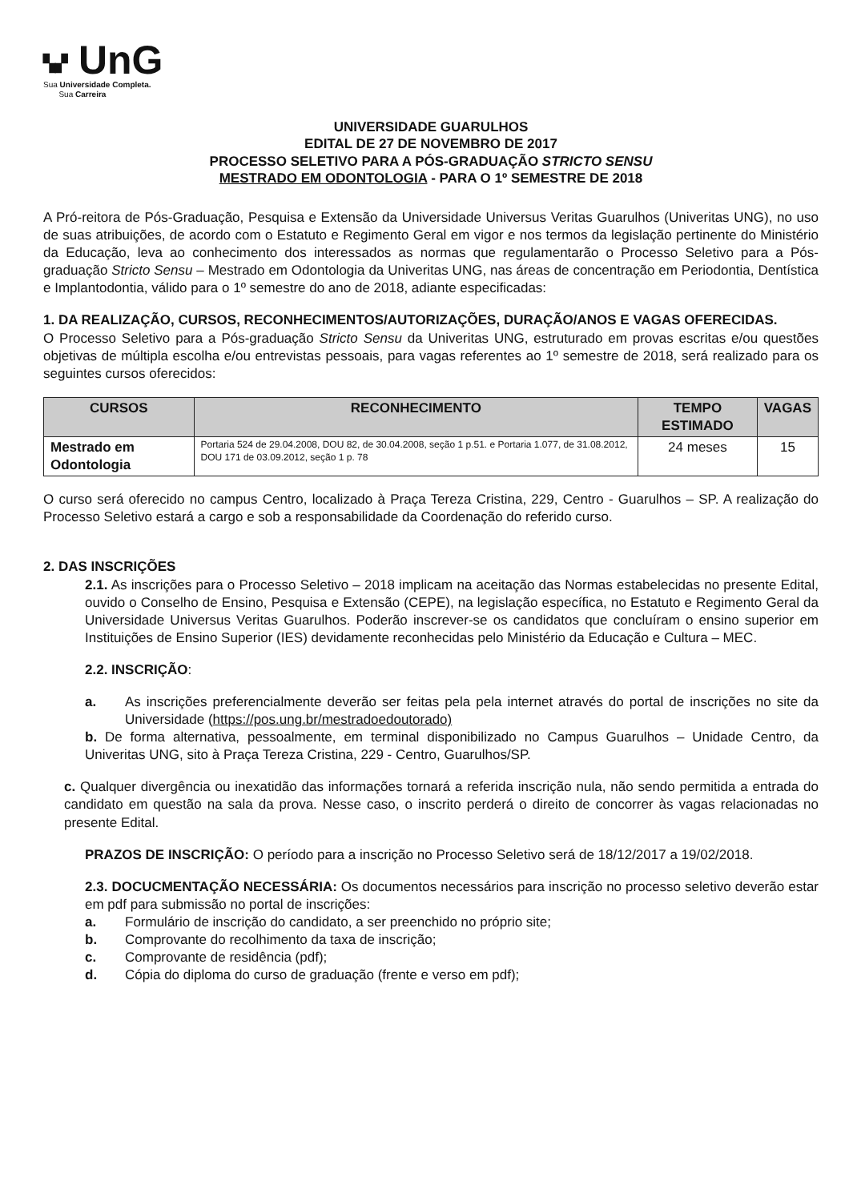▚▞ UnG
Sua Universidade Completa.
Sua Carreira
UNIVERSIDADE GUARULHOS
EDITAL DE 27 DE NOVEMBRO DE 2017
PROCESSO SELETIVO PARA A PÓS-GRADUAÇÃO STRICTO SENSU
MESTRADO EM ODONTOLOGIA - PARA O 1º SEMESTRE DE 2018
A Pró-reitora de Pós-Graduação, Pesquisa e Extensão da Universidade Universus Veritas Guarulhos (Univeritas UNG), no uso de suas atribuições, de acordo com o Estatuto e Regimento Geral em vigor e nos termos da legislação pertinente do Ministério da Educação, leva ao conhecimento dos interessados as normas que regulamentarão o Processo Seletivo para a Pós-graduação Stricto Sensu – Mestrado em Odontologia da Univeritas UNG, nas áreas de concentração em Periodontia, Dentística e Implantodontia, válido para o 1º semestre do ano de 2018, adiante especificadas:
1. DA REALIZAÇÃO, CURSOS, RECONHECIMENTOS/AUTORIZAÇÕES, DURAÇÃO/ANOS E VAGAS OFERECIDAS.
O Processo Seletivo para a Pós-graduação Stricto Sensu da Univeritas UNG, estruturado em provas escritas e/ou questões objetivas de múltipla escolha e/ou entrevistas pessoais, para vagas referentes ao 1º semestre de 2018, será realizado para os seguintes cursos oferecidos:
| CURSOS | RECONHECIMENTO | TEMPO ESTIMADO | VAGAS |
| --- | --- | --- | --- |
| Mestrado em Odontologia | Portaria 524 de 29.04.2008, DOU 82, de 30.04.2008, seção 1 p.51. e Portaria 1.077, de 31.08.2012, DOU 171 de 03.09.2012, seção 1 p. 78 | 24 meses | 15 |
O curso será oferecido no campus Centro, localizado à Praça Tereza Cristina, 229, Centro - Guarulhos – SP. A realização do Processo Seletivo estará a cargo e sob a responsabilidade da Coordenação do referido curso.
2. DAS INSCRIÇÕES
2.1. As inscrições para o Processo Seletivo – 2018 implicam na aceitação das Normas estabelecidas no presente Edital, ouvido o Conselho de Ensino, Pesquisa e Extensão (CEPE), na legislação específica, no Estatuto e Regimento Geral da Universidade Universus Veritas Guarulhos. Poderão inscrever-se os candidatos que concluíram o ensino superior em Instituições de Ensino Superior (IES) devidamente reconhecidas pelo Ministério da Educação e Cultura – MEC.
2.2. INSCRIÇÃO:
a. As inscrições preferencialmente deverão ser feitas pela pela internet através do portal de inscrições no site da Universidade (https://pos.ung.br/mestradoedoutorado)
b. De forma alternativa, pessoalmente, em terminal disponibilizado no Campus Guarulhos – Unidade Centro, da Univeritas UNG, sito à Praça Tereza Cristina, 229 - Centro, Guarulhos/SP.
c. Qualquer divergência ou inexatidão das informações tornará a referida inscrição nula, não sendo permitida a entrada do candidato em questão na sala da prova. Nesse caso, o inscrito perderá o direito de concorrer às vagas relacionadas no presente Edital.
PRAZOS DE INSCRIÇÃO: O período para a inscrição no Processo Seletivo será de 18/12/2017 a 19/02/2018.
2.3. DOCUCMENTAÇÃO NECESSÁRIA: Os documentos necessários para inscrição no processo seletivo deverão estar em pdf para submissão no portal de inscrições:
a. Formulário de inscrição do candidato, a ser preenchido no próprio site;
b. Comprovante do recolhimento da taxa de inscrição;
c. Comprovante de residência (pdf);
d. Cópia do diploma do curso de graduação (frente e verso em pdf);